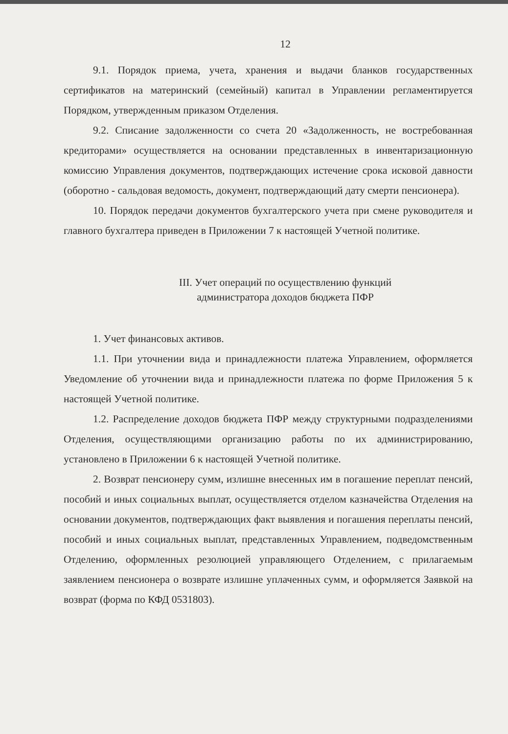12
9.1. Порядок приема, учета, хранения и выдачи бланков государственных сертификатов на материнский (семейный) капитал в Управлении регламентируется Порядком, утвержденным приказом Отделения.
9.2. Списание задолженности со счета 20 «Задолженность, не востребованная кредиторами» осуществляется на основании представленных в инвентаризационную комиссию Управления документов, подтверждающих истечение срока исковой давности (оборотно - сальдовая ведомость, документ, подтверждающий дату смерти пенсионера).
10. Порядок передачи документов бухгалтерского учета при смене руководителя и главного бухгалтера приведен в Приложении 7 к настоящей Учетной политике.
III. Учет операций по осуществлению функций
администратора доходов бюджета ПФР
1. Учет финансовых активов.
1.1. При уточнении вида и принадлежности платежа Управлением, оформляется Уведомление об уточнении вида и принадлежности платежа по форме Приложения 5 к настоящей Учетной политике.
1.2. Распределение доходов бюджета ПФР между структурными подразделениями Отделения, осуществляющими организацию работы по их администрированию, установлено в Приложении 6 к настоящей Учетной политике.
2. Возврат пенсионеру сумм, излишне внесенных им в погашение переплат пенсий, пособий и иных социальных выплат, осуществляется отделом казначейства Отделения на основании документов, подтверждающих факт выявления и погашения переплаты пенсий, пособий и иных социальных выплат, представленных Управлением, подведомственным Отделению, оформленных резолюцией управляющего Отделением, с прилагаемым заявлением пенсионера о возврате излишне уплаченных сумм, и оформляется Заявкой на возврат (форма по КФД 0531803).